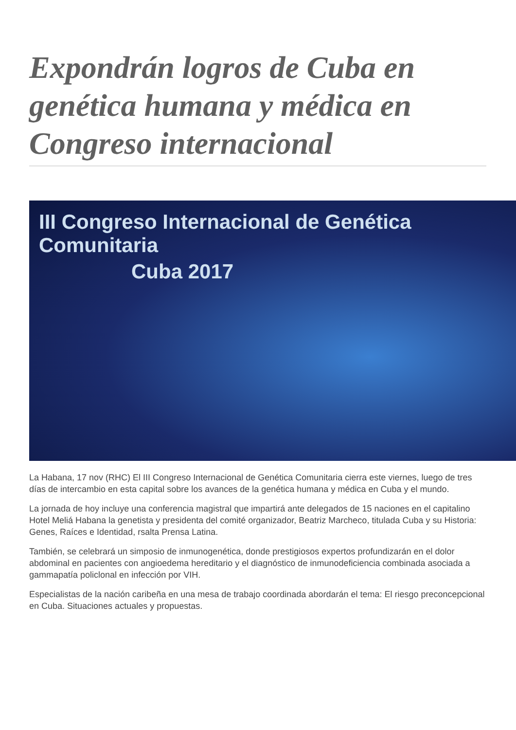Expondrán logros de Cuba en genética humana y médica en Congreso internacional
III Congreso Internacional de Genética Comunitaria
Cuba 2017
La Habana, 17 nov (RHC) El III Congreso Internacional de Genética Comunitaria cierra este viernes, luego de tres días de intercambio en esta capital sobre los avances de la genética humana y médica en Cuba y el mundo.
La jornada de hoy incluye una conferencia magistral que impartirá ante delegados de 15 naciones en el capitalino Hotel Meliá Habana la genetista y presidenta del comité organizador, Beatriz Marcheco, titulada Cuba y su Historia: Genes, Raíces e Identidad, rsalta Prensa Latina.
También, se celebrará un simposio de inmunogenética, donde prestigiosos expertos profundizarán en el dolor abdominal en pacientes con angioedema hereditario y el diagnóstico de inmunodeficiencia combinada asociada a gammapatía policlonal en infección por VIH.
Especialistas de la nación caribeña en una mesa de trabajo coordinada abordarán el tema: El riesgo preconcepcional en Cuba. Situaciones actuales y propuestas.